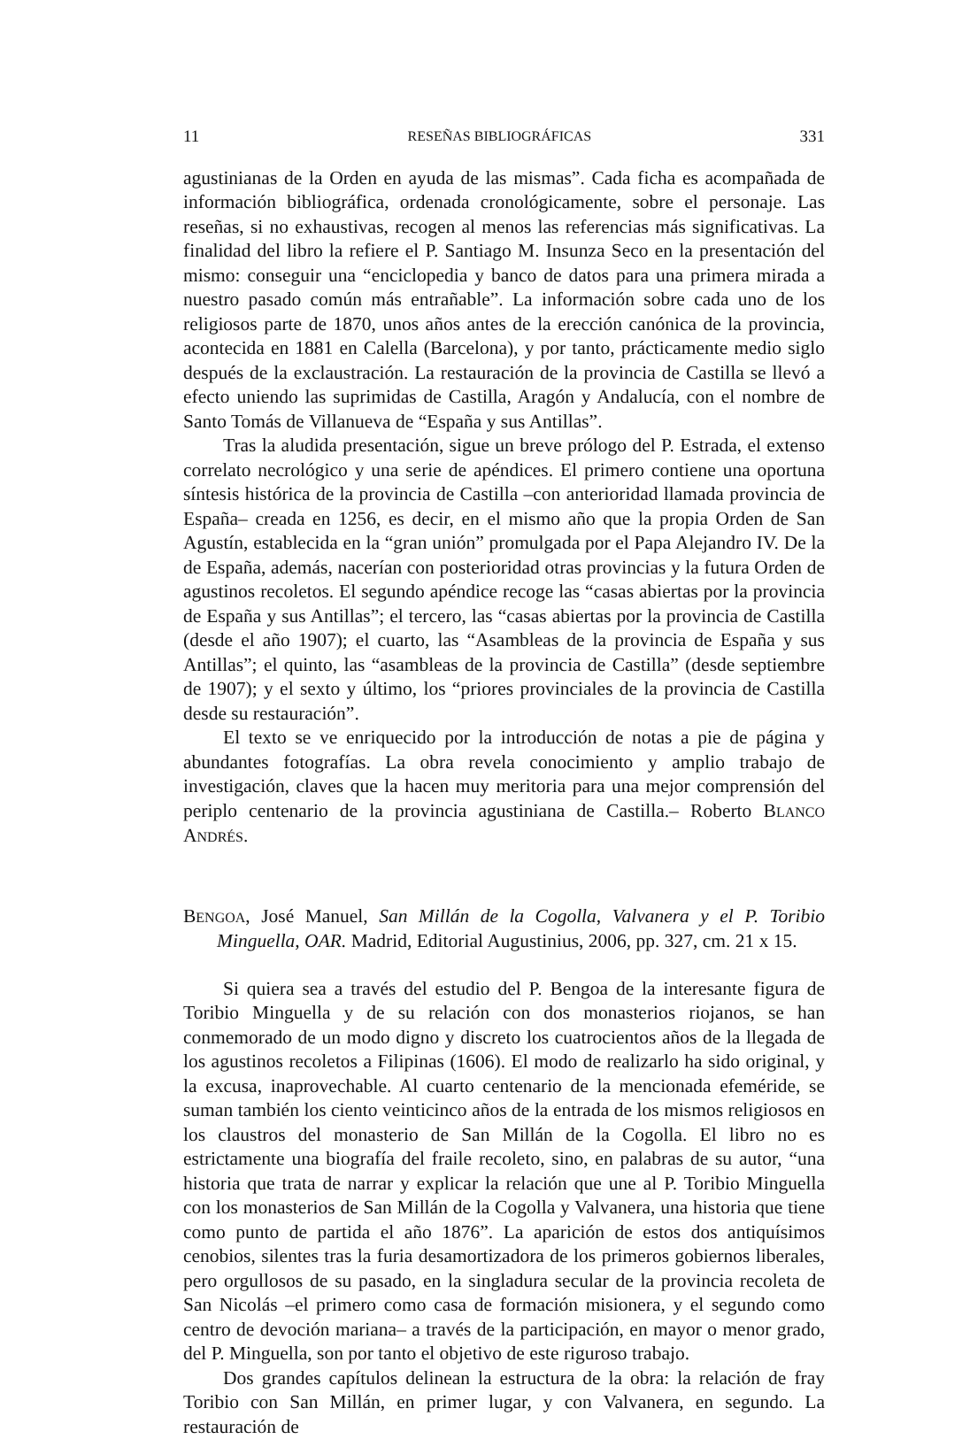11 RESEÑAS BIBLIOGRÁFICAS 331
agustinianas de la Orden en ayuda de las mismas”. Cada ficha es acompañada de información bibliográfica, ordenada cronológicamente, sobre el personaje. Las reseñas, si no exhaustivas, recogen al menos las referencias más significativas. La finalidad del libro la refiere el P. Santiago M. Insunza Seco en la presentación del mismo: conseguir una “enciclopedia y banco de datos para una primera mirada a nuestro pasado común más entrañable”. La información sobre cada uno de los religiosos parte de 1870, unos años antes de la erección canónica de la provincia, acontecida en 1881 en Calella (Barcelona), y por tanto, prácticamente medio siglo después de la exclaustración. La restauración de la provincia de Castilla se llevó a efecto uniendo las suprimidas de Castilla, Aragón y Andalucía, con el nombre de Santo Tomás de Villanueva de “España y sus Antillas”.
Tras la aludida presentación, sigue un breve prólogo del P. Estrada, el extenso correlato necrológico y una serie de apéndices. El primero contiene una oportuna síntesis histórica de la provincia de Castilla –con anterioridad llamada provincia de España– creada en 1256, es decir, en el mismo año que la propia Orden de San Agustín, establecida en la “gran unión” promulgada por el Papa Alejandro IV. De la de España, además, nacerían con posterioridad otras provincias y la futura Orden de agustinos recoletos. El segundo apéndice recoge las “casas abiertas por la provincia de España y sus Antillas”; el tercero, las “casas abiertas por la provincia de Castilla (desde el año 1907); el cuarto, las “Asambleas de la provincia de España y sus Antillas”; el quinto, las “asambleas de la provincia de Castilla” (desde septiembre de 1907); y el sexto y último, los “priores provinciales de la provincia de Castilla desde su restauración”.
El texto se ve enriquecido por la introducción de notas a pie de página y abundantes fotografías. La obra revela conocimiento y amplio trabajo de investigación, claves que la hacen muy meritoria para una mejor comprensión del periplo centenario de la provincia agustiniana de Castilla.– Roberto BLANCO ANDRÉS.
BENGOA, José Manuel, San Millán de la Cogolla, Valvanera y el P. Toribio Minguella, OAR. Madrid, Editorial Augustinius, 2006, pp. 327, cm. 21 x 15.
Si quiera sea a través del estudio del P. Bengoa de la interesante figura de Toribio Minguella y de su relación con dos monasterios riojanos, se han conmemorado de un modo digno y discreto los cuatrocientos años de la llegada de los agustinos recoletos a Filipinas (1606). El modo de realizarlo ha sido original, y la excusa, inaprovechable. Al cuarto centenario de la mencionada efeméride, se suman también los ciento veinticinco años de la entrada de los mismos religiosos en los claustros del monasterio de San Millán de la Cogolla. El libro no es estrictamente una biografía del fraile recoleto, sino, en palabras de su autor, “una historia que trata de narrar y explicar la relación que une al P. Toribio Minguella con los monasterios de San Millán de la Cogolla y Valvanera, una historia que tiene como punto de partida el año 1876”. La aparición de estos dos antiquísimos cenobios, silentes tras la furia desamortizadora de los primeros gobiernos liberales, pero orgullosos de su pasado, en la singladura secular de la provincia recoleta de San Nicolás –el primero como casa de formación misionera, y el segundo como centro de devoción mariana– a través de la participación, en mayor o menor grado, del P. Minguella, son por tanto el objetivo de este riguroso trabajo.
Dos grandes capítulos delinean la estructura de la obra: la relación de fray Toribio con San Millán, en primer lugar, y con Valvanera, en segundo. La restauración de